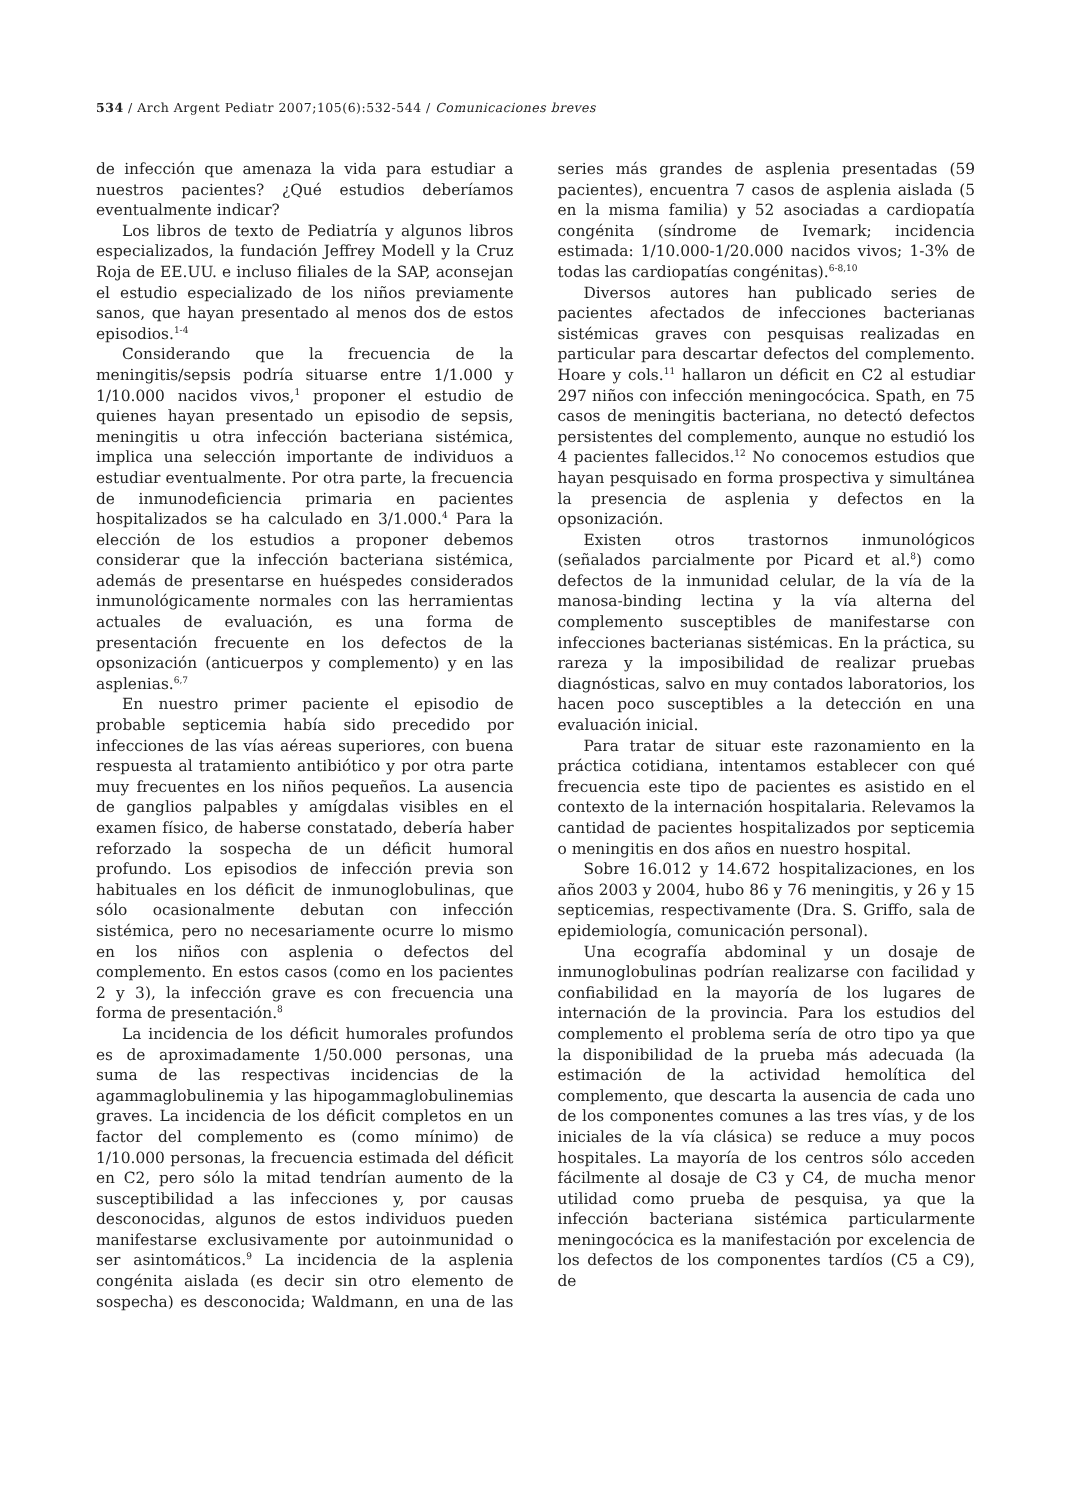534 / Arch Argent Pediatr 2007;105(6):532-544 / Comunicaciones breves
de infección que amenaza la vida para estudiar a nuestros pacientes? ¿Qué estudios deberíamos eventualmente indicar?
Los libros de texto de Pediatría y algunos libros especializados, la fundación Jeffrey Modell y la Cruz Roja de EE.UU. e incluso filiales de la SAP, aconsejan el estudio especializado de los niños previamente sanos, que hayan presentado al menos dos de estos episodios.<sup>1-4</sup>
Considerando que la frecuencia de la meningitis/sepsis podría situarse entre 1/1.000 y 1/10.000 nacidos vivos,<sup>1</sup> proponer el estudio de quienes hayan presentado un episodio de sepsis, meningitis u otra infección bacteriana sistémica, implica una selección importante de individuos a estudiar eventualmente. Por otra parte, la frecuencia de inmunodeficiencia primaria en pacientes hospitalizados se ha calculado en 3/1.000.<sup>4</sup> Para la elección de los estudios a proponer debemos considerar que la infección bacteriana sistémica, además de presentarse en huéspedes considerados inmunológicamente normales con las herramientas actuales de evaluación, es una forma de presentación frecuente en los defectos de la opsonización (anticuerpos y complemento) y en las asplenias.<sup>6,7</sup>
En nuestro primer paciente el episodio de probable septicemia había sido precedido por infecciones de las vías aéreas superiores, con buena respuesta al tratamiento antibiótico y por otra parte muy frecuentes en los niños pequeños. La ausencia de ganglios palpables y amígdalas visibles en el examen físico, de haberse constatado, debería haber reforzado la sospecha de un déficit humoral profundo. Los episodios de infección previa son habituales en los déficit de inmunoglobulinas, que sólo ocasionalmente debutan con infección sistémica, pero no necesariamente ocurre lo mismo en los niños con asplenia o defectos del complemento. En estos casos (como en los pacientes 2 y 3), la infección grave es con frecuencia una forma de presentación.<sup>8</sup>
La incidencia de los déficit humorales profundos es de aproximadamente 1/50.000 personas, una suma de las respectivas incidencias de la agammaglobulinemia y las hipogammaglobulinemias graves. La incidencia de los déficit completos en un factor del complemento es (como mínimo) de 1/10.000 personas, la frecuencia estimada del déficit en C2, pero sólo la mitad tendrían aumento de la susceptibilidad a las infecciones y, por causas desconocidas, algunos de estos individuos pueden manifestarse exclusivamente por autoinmunidad o ser asintomáticos.<sup>9</sup> La incidencia de la asplenia congénita aislada (es decir sin otro elemento de sospecha) es desconocida; Waldmann, en una de las series más grandes de asplenia presentadas (59 pacientes), encuentra 7 casos de asplenia aislada (5 en la misma familia) y 52 asociadas a cardiopatía congénita (síndrome de Ivemark; incidencia estimada: 1/10.000-1/20.000 nacidos vivos; 1-3% de todas las cardiopatías congénitas).<sup>6-8,10</sup>
Diversos autores han publicado series de pacientes afectados de infecciones bacterianas sistémicas graves con pesquisas realizadas en particular para descartar defectos del complemento. Hoare y cols.<sup>11</sup> hallaron un déficit en C2 al estudiar 297 niños con infección meningocócica. Spath, en 75 casos de meningitis bacteriana, no detectó defectos persistentes del complemento, aunque no estudió los 4 pacientes fallecidos.<sup>12</sup> No conocemos estudios que hayan pesquisado en forma prospectiva y simultánea la presencia de asplenia y defectos en la opsonización.
Existen otros trastornos inmunológicos (señalados parcialmente por Picard et al.<sup>8</sup>) como defectos de la inmunidad celular, de la vía de la manosa-binding lectina y la vía alterna del complemento susceptibles de manifestarse con infecciones bacterianas sistémicas. En la práctica, su rareza y la imposibilidad de realizar pruebas diagnósticas, salvo en muy contados laboratorios, los hacen poco susceptibles a la detección en una evaluación inicial.
Para tratar de situar este razonamiento en la práctica cotidiana, intentamos establecer con qué frecuencia este tipo de pacientes es asistido en el contexto de la internación hospitalaria. Relevamos la cantidad de pacientes hospitalizados por septicemia o meningitis en dos años en nuestro hospital.
Sobre 16.012 y 14.672 hospitalizaciones, en los años 2003 y 2004, hubo 86 y 76 meningitis, y 26 y 15 septicemias, respectivamente (Dra. S. Griffo, sala de epidemiología, comunicación personal).
Una ecografía abdominal y un dosaje de inmunoglobulinas podrían realizarse con facilidad y confiabilidad en la mayoría de los lugares de internación de la provincia. Para los estudios del complemento el problema sería de otro tipo ya que la disponibilidad de la prueba más adecuada (la estimación de la actividad hemolítica del complemento, que descarta la ausencia de cada uno de los componentes comunes a las tres vías, y de los iniciales de la vía clásica) se reduce a muy pocos hospitales. La mayoría de los centros sólo acceden fácilmente al dosaje de C3 y C4, de mucha menor utilidad como prueba de pesquisa, ya que la infección bacteriana sistémica particularmente meningocócica es la manifestación por excelencia de los defectos de los componentes tardíos (C5 a C9), de